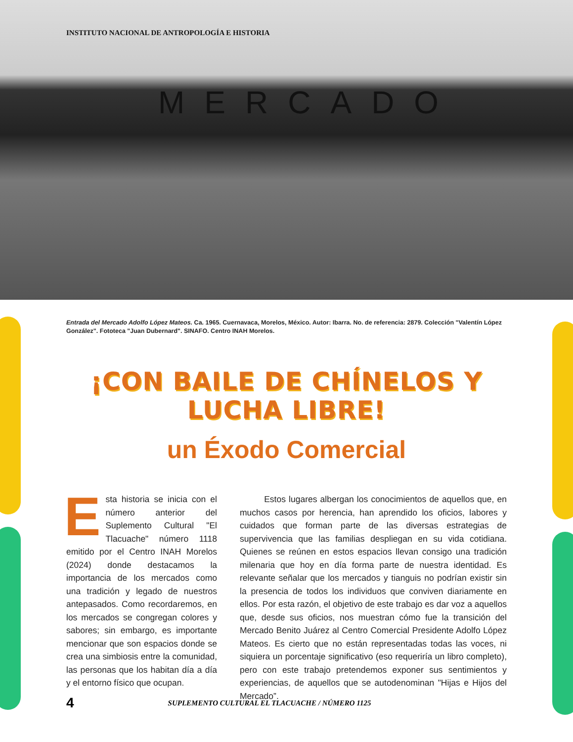INSTITUTO NACIONAL DE ANTROPOLOGÍA E HISTORIA
MERCADO
Entrada del Mercado Adolfo López Mateos. Ca. 1965. Cuernavaca, Morelos, México. Autor: Ibarra. No. de referencia: 2879. Colección "Valentín López González". Fototeca "Juan Dubernard". SINAFO. Centro INAH Morelos.
¡CON BAILE DE CHÍNELOS Y LUCHA LIBRE!
un Éxodo Comercial
Esta historia se inicia con el número anterior del Suplemento Cultural "El Tlacuache" número 1118 emitido por el Centro INAH Morelos (2024) donde destacamos la importancia de los mercados como una tradición y legado de nuestros antepasados. Como recordaremos, en los mercados se congregan colores y sabores; sin embargo, es importante mencionar que son espacios donde se crea una simbiosis entre la comunidad, las personas que los habitan día a día y el entorno físico que ocupan.
Estos lugares albergan los conocimientos de aquellos que, en muchos casos por herencia, han aprendido los oficios, labores y cuidados que forman parte de las diversas estrategias de supervivencia que las familias despliegan en su vida cotidiana. Quienes se reúnen en estos espacios llevan consigo una tradición milenaria que hoy en día forma parte de nuestra identidad. Es relevante señalar que los mercados y tianguis no podrían existir sin la presencia de todos los individuos que conviven diariamente en ellos. Por esta razón, el objetivo de este trabajo es dar voz a aquellos que, desde sus oficios, nos muestran cómo fue la transición del Mercado Benito Juárez al Centro Comercial Presidente Adolfo López Mateos. Es cierto que no están representadas todas las voces, ni siquiera un porcentaje significativo (eso requeriría un libro completo), pero con este trabajo pretendemos exponer sus sentimientos y experiencias, de aquellos que se autodenominan "Hijas e Hijos del Mercado”.
4 SUPLEMENTO CULTURAL EL TLACUACHE / NÚMERO 1125